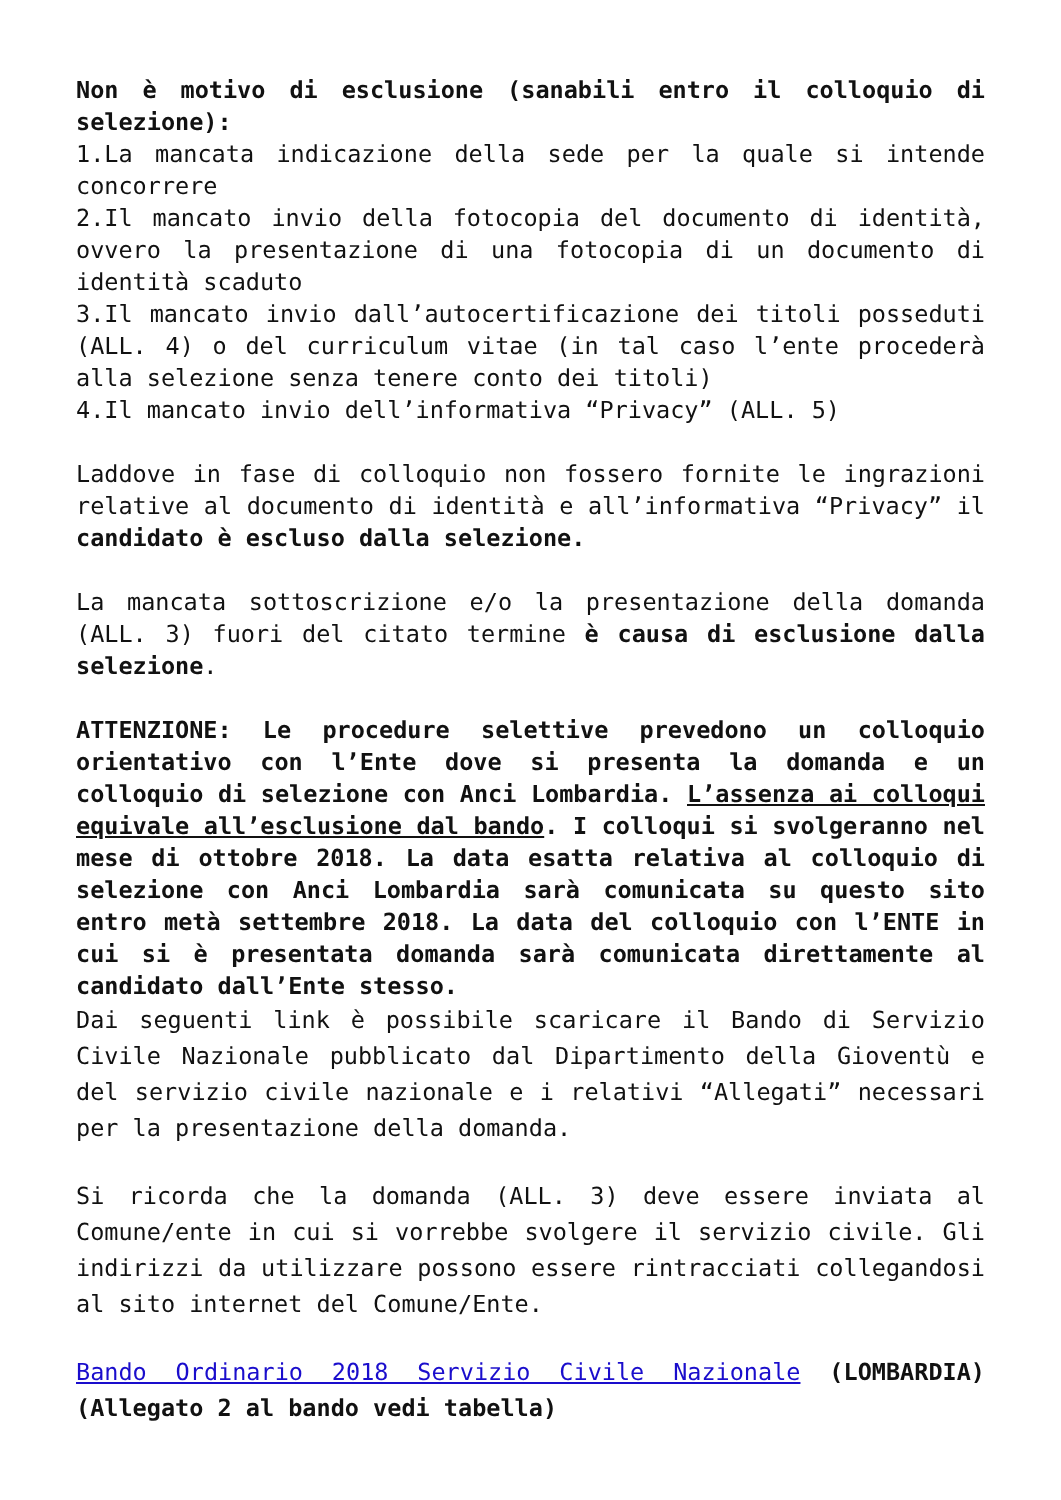Non è motivo di esclusione (sanabili entro il colloquio di selezione):
1.La mancata indicazione della sede per la quale si intende concorrere
2.Il mancato invio della fotocopia del documento di identità, ovvero la presentazione di una fotocopia di un documento di identità scaduto
3.Il mancato invio dall’autocertificazione dei titoli posseduti (ALL. 4) o del curriculum vitae (in tal caso l’ente procederà alla selezione senza tenere conto dei titoli)
4.Il mancato invio dell’informativa “Privacy” (ALL. 5)
Laddove in fase di colloquio non fossero fornite le ingrazioni relative al documento di identità e all’informativa “Privacy” il candidato è escluso dalla selezione.
La mancata sottoscrizione e/o la presentazione della domanda (ALL. 3) fuori del citato termine è causa di esclusione dalla selezione.
ATTENZIONE: Le procedure selettive prevedono un colloquio orientativo con l’Ente dove si presenta la domanda e un colloquio di selezione con Anci Lombardia. L’assenza ai colloqui equivale all’esclusione dal bando. I colloqui si svolgeranno nel mese di ottobre 2018. La data esatta relativa al colloquio di selezione con Anci Lombardia sarà comunicata su questo sito entro metà settembre 2018. La data del colloquio con l’ENTE in cui si è presentata domanda sarà comunicata direttamente al candidato dall’Ente stesso.
Dai seguenti link è possibile scaricare il Bando di Servizio Civile Nazionale pubblicato dal Dipartimento della Gioventù e del servizio civile nazionale e i relativi “Allegati” necessari per la presentazione della domanda.
Si ricorda che la domanda (ALL. 3) deve essere inviata al Comune/ente in cui si vorrebbe svolgere il servizio civile. Gli indirizzi da utilizzare possono essere rintracciati collegandosi al sito internet del Comune/Ente.
Bando Ordinario 2018 Servizio Civile Nazionale (LOMBARDIA) (Allegato 2 al bando vedi tabella)